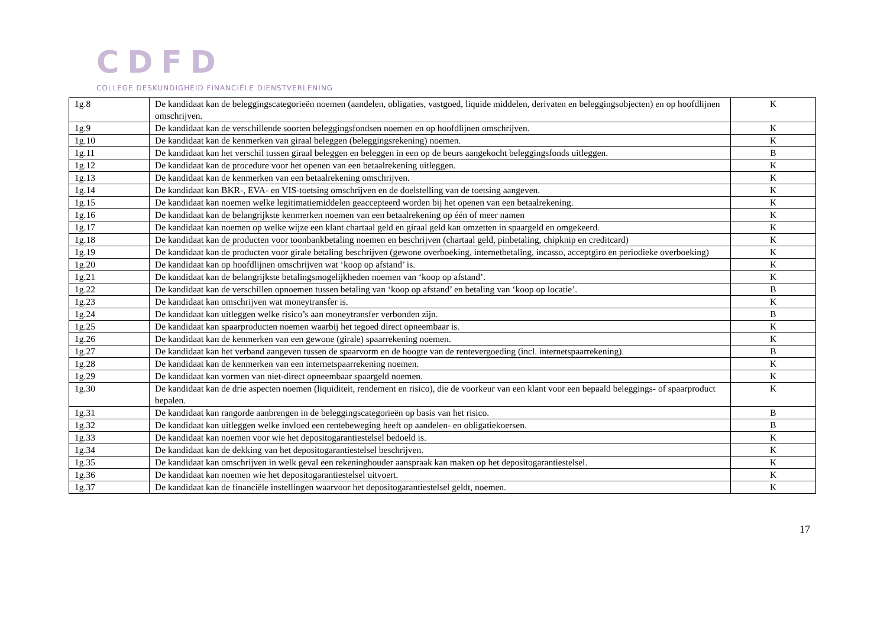CDFD
COLLEGE DESKUNDIGHEID FINANCIËLE DIENSTVERLENING
| 1g.8 | De kandidaat kan de beleggingscategorieën noemen (aandelen, obligaties, vastgoed, liquide middelen, derivaten en beleggingsobjecten) en op hoofdlijnen omschrijven. | K |
| 1g.9 | De kandidaat kan de verschillende soorten beleggingsfondsen noemen en op hoofdlijnen omschrijven. | K |
| 1g.10 | De kandidaat kan de kenmerken van giraal beleggen (beleggingsrekening) noemen. | K |
| 1g.11 | De kandidaat kan het verschil tussen giraal beleggen en beleggen in een op de beurs aangekocht beleggingsfonds uitleggen. | B |
| 1g.12 | De kandidaat kan de procedure voor het openen van een betaalrekening uitleggen. | K |
| 1g.13 | De kandidaat kan de kenmerken van een betaalrekening omschrijven. | K |
| 1g.14 | De kandidaat kan BKR-, EVA- en VIS-toetsing omschrijven en de doelstelling van de toetsing aangeven. | K |
| 1g.15 | De kandidaat kan noemen welke legitimatiemiddelen geaccepteerd worden bij het openen van een betaalrekening. | K |
| 1g.16 | De kandidaat kan de belangrijkste kenmerken noemen van een betaalrekening op één of meer namen | K |
| 1g.17 | De kandidaat kan noemen op welke wijze een klant chartaal geld en giraal geld kan omzetten in spaargeld en omgekeerd. | K |
| 1g.18 | De kandidaat kan de producten voor toonbankbetaling noemen en beschrijven (chartaal geld, pinbetaling, chipknip en creditcard) | K |
| 1g.19 | De kandidaat kan de producten voor girale betaling beschrijven (gewone overboeking, internetbetaling, incasso, acceptgiro en periodieke overboeking) | K |
| 1g.20 | De kandidaat kan op hoofdlijnen omschrijven wat ‘koop op afstand’ is. | K |
| 1g.21 | De kandidaat kan de belangrijkste betalingsmogelijkheden noemen van ‘koop op afstand’. | K |
| 1g.22 | De kandidaat kan de verschillen opnoemen tussen betaling van ‘koop op afstand’ en betaling van ‘koop op locatie’. | B |
| 1g.23 | De kandidaat kan omschrijven wat moneytransfer is. | K |
| 1g.24 | De kandidaat kan uitleggen welke risico’s aan moneytransfer verbonden zijn. | B |
| 1g.25 | De kandidaat kan spaarproducten noemen waarbij het tegoed direct opneembaar is. | K |
| 1g.26 | De kandidaat kan de kenmerken van een gewone (girale) spaarrekening noemen. | K |
| 1g.27 | De kandidaat kan het verband aangeven tussen de spaarvorm en de hoogte van de rentevergoeding (incl. internetspaarrekening). | B |
| 1g.28 | De kandidaat kan de kenmerken van een internetspaarrekening noemen. | K |
| 1g.29 | De kandidaat kan vormen van niet-direct opneembaar spaargeld noemen. | K |
| 1g.30 | De kandidaat kan de drie aspecten noemen (liquiditeit, rendement en risico), die de voorkeur van een klant voor een bepaald beleggings- of spaarproduct bepalen. | K |
| 1g.31 | De kandidaat kan rangorde aanbrengen in de beleggingscategorieën op basis van het risico. | B |
| 1g.32 | De kandidaat kan uitleggen welke invloed een rentebeweging heeft op aandelen- en obligatiekoersen. | B |
| 1g.33 | De kandidaat kan noemen voor wie het depositogarantiestelsel bedoeld is. | K |
| 1g.34 | De kandidaat kan de dekking van het depositogarantiestelsel beschrijven. | K |
| 1g.35 | De kandidaat kan omschrijven in welk geval een rekeninghouder aanspraak kan maken op het depositogarantiestelsel. | K |
| 1g.36 | De kandidaat kan noemen wie het depositogarantiestelsel uitvoert. | K |
| 1g.37 | De kandidaat kan de financiële instellingen waarvoor het depositogarantiestelsel geldt, noemen. | K |
17